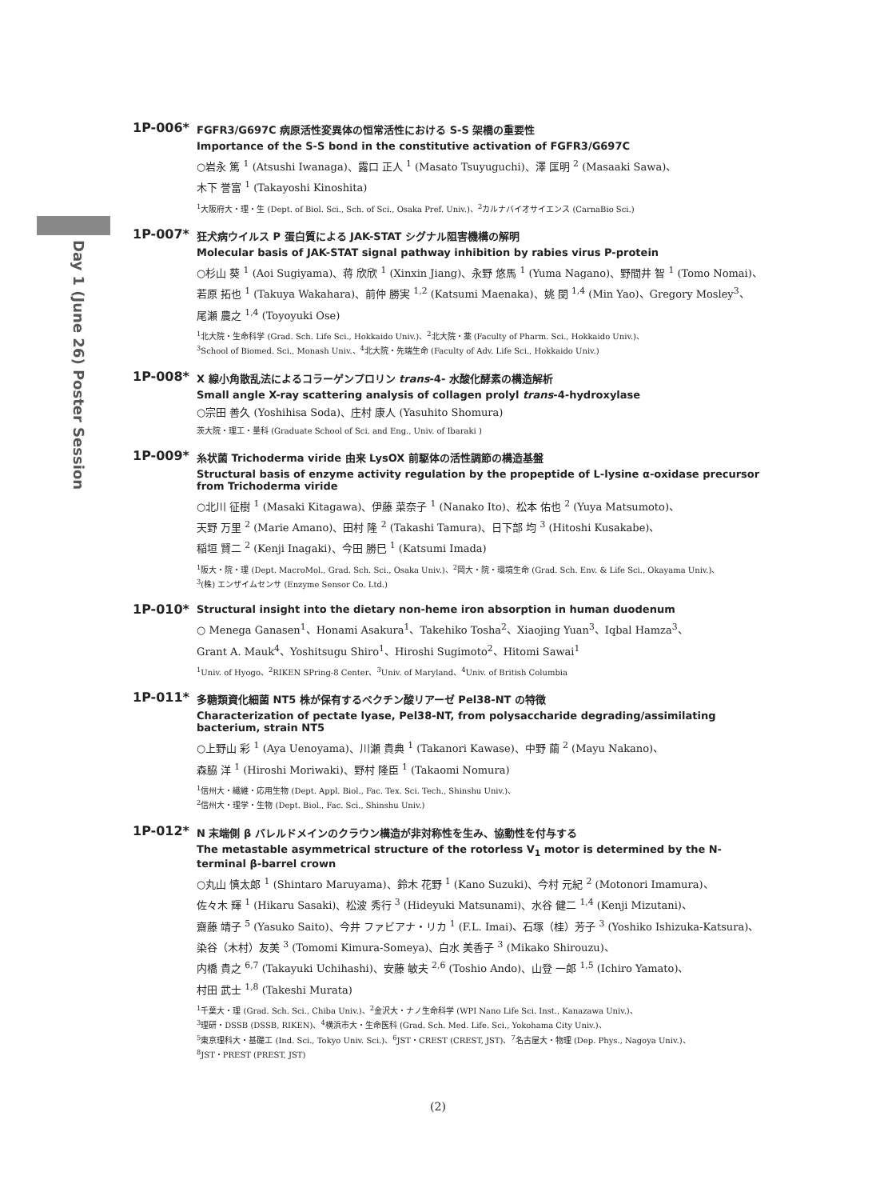Day 1 (June 26) Poster Session
1P-006*
FGFR3/G697C 病原活性変異体の恒常活性における S-S 架橋の重要性
Importance of the S-S bond in the constitutive activation of FGFR3/G697C
○岩永 篤 <sup>1</sup> (Atsushi Iwanaga)、露口 正人 <sup>1</sup> (Masato Tsuyuguchi)、澤 匡明 <sup>2</sup> (Masaaki Sawa)、
木下 誉富 <sup>1</sup> (Takayoshi Kinoshita)
<sup>1</sup> 大阪府大・理・生 (Dept. of Biol. Sci., Sch. of Sci., Osaka Pref. Univ.)、<sup>2</sup>カルナバイオサイエンス (CarnaBio Sci.)
1P-007*
狂犬病ウイルス P 蛋白質による JAK-STAT シグナル阻害機構の解明
Molecular basis of JAK-STAT signal pathway inhibition by rabies virus P-protein
○杉山 葵 <sup>1</sup> (Aoi Sugiyama)、蒋 欣欣 <sup>1</sup> (Xinxin Jiang)、永野 悠馬 <sup>1</sup> (Yuma Nagano)、野間井 智 <sup>1</sup> (Tomo Nomai)、
若原 拓也 <sup>1</sup> (Takuya Wakahara)、前仲 勝実 <sup>1,2</sup> (Katsumi Maenaka)、姚 閔 <sup>1,4</sup> (Min Yao)、Gregory Mosley<sup>3</sup>、
尾瀬 農之 <sup>1,4</sup> (Toyoyuki Ose)
<sup>1</sup> 北大院・生命科学 (Grad. Sch. Life Sci., Hokkaido Univ.)、<sup>2</sup>北大院・薬 (Faculty of Pharm. Sci., Hokkaido Univ.)、
<sup>3</sup> School of Biomed. Sci., Monash Univ.、<sup>4</sup>北大院・先端生命 (Faculty of Adv. Life Sci., Hokkaido Univ.)
1P-008*
X 線小角散乱法によるコラーゲンプロリン trans-4- 水酸化酵素の構造解析
Small angle X-ray scattering analysis of collagen prolyl trans-4-hydroxylase
○宗田 善久 (Yoshihisa Soda)、庄村 康人 (Yasuhito Shomura)
茨大院・理工・量科 (Graduate School of Sci. and Eng., Univ. of Ibaraki )
1P-009*
糸状菌 Trichoderma viride 由来 LysOX 前駆体の活性調節の構造基盤
Structural basis of enzyme activity regulation by the propeptide of L-lysine α-oxidase precursor from Trichoderma viride
○北川 征樹 <sup>1</sup> (Masaki Kitagawa)、伊藤 菜奈子 <sup>1</sup> (Nanako Ito)、松本 佑也 <sup>2</sup> (Yuya Matsumoto)、
天野 万里 <sup>2</sup> (Marie Amano)、田村 隆 <sup>2</sup> (Takashi Tamura)、日下部 均 <sup>3</sup> (Hitoshi Kusakabe)、
稲垣 賢二 <sup>2</sup> (Kenji Inagaki)、今田 勝巳 <sup>1</sup> (Katsumi Imada)
<sup>1</sup> 阪大・院・理 (Dept. MacroMol., Grad. Sch. Sci., Osaka Univ.)、<sup>2</sup>岡大・院・環境生命 (Grad. Sch. Env. & Life Sci., Okayama Univ.)、
<sup>3</sup> (株) エンザイムセンサ (Enzyme Sensor Co. Ltd.)
1P-010*
Structural insight into the dietary non-heme iron absorption in human duodenum
○ Menega Ganasen<sup>1</sup>、Honami Asakura<sup>1</sup>、Takehiko Tosha<sup>2</sup>、Xiaojing Yuan<sup>3</sup>、Iqbal Hamza<sup>3</sup>、
Grant A. Mauk<sup>4</sup>、Yoshitsugu Shiro<sup>1</sup>、Hiroshi Sugimoto<sup>2</sup>、Hitomi Sawai<sup>1</sup>
<sup>1</sup> Univ. of Hyogo、<sup>2</sup>RIKEN SPring-8 Center、<sup>3</sup>Univ. of Maryland、<sup>4</sup>Univ. of British Columbia
1P-011*
多糖類資化細菌 NT5 株が保有するペクチン酸リアーゼ Pel38-NT の特徴
Characterization of pectate lyase, Pel38-NT, from polysaccharide degrading/assimilating bacterium, strain NT5
○上野山 彩 <sup>1</sup> (Aya Uenoyama)、川瀬 貴典 <sup>1</sup> (Takanori Kawase)、中野 繭 <sup>2</sup> (Mayu Nakano)、
森脇 洋 <sup>1</sup> (Hiroshi Moriwaki)、野村 隆臣 <sup>1</sup> (Takaomi Nomura)
<sup>1</sup> 信州大・繊維・応用生物 (Dept. Appl. Biol., Fac. Tex. Sci. Tech., Shinshu Univ.)、
<sup>2</sup> 信州大・理学・生物 (Dept. Biol., Fac. Sci., Shinshu Univ.)
1P-012*
N 末端側 β バレルドメインのクラウン構造が非対称性を生み、協動性を付与する
The metastable asymmetrical structure of the rotorless V<sub>1</sub> motor is determined by the N-terminal β-barrel crown
○丸山 慎太郎 <sup>1</sup> (Shintaro Maruyama)、鈴木 花野 <sup>1</sup> (Kano Suzuki)、今村 元紀 <sup>2</sup> (Motonori Imamura)、
佐々木 輝 <sup>1</sup> (Hikaru Sasaki)、松波 秀行 <sup>3</sup> (Hideyuki Matsunami)、水谷 健二 <sup>1,4</sup> (Kenji Mizutani)、
齋藤 靖子 <sup>5</sup> (Yasuko Saito)、今井 ファビアナ・リカ <sup>1</sup> (F.L. Imai)、石塚（桂）芳子 <sup>3</sup> (Yoshiko Ishizuka-Katsura)、
染谷（木村）友美 <sup>3</sup> (Tomomi Kimura-Someya)、白水 美香子 <sup>3</sup> (Mikako Shirouzu)、
内橋 貴之 <sup>6,7</sup> (Takayuki Uchihashi)、安藤 敏夫 <sup>2,6</sup> (Toshio Ando)、山登 一郎 <sup>1,5</sup> (Ichiro Yamato)、
村田 武士 <sup>1,8</sup> (Takeshi Murata)
<sup>1</sup> 千葉大・理 (Grad. Sch. Sci., Chiba Univ.)、<sup>2</sup>金沢大・ナノ生命科学 (WPI Nano Life Sci. Inst., Kanazawa Univ.)、
<sup>3</sup> 理研・DSSB (DSSB, RIKEN)、<sup>4</sup>横浜市大・生命医科 (Grad. Sch. Med. Life. Sci., Yokohama City Univ.)、
<sup>5</sup> 東京理科大・基礎工 (Ind. Sci., Tokyo Univ. Sci.)、<sup>6</sup>JST・CREST (CREST, JST)、<sup>7</sup>名古屋大・物理 (Dep. Phys., Nagoya Univ.)、
<sup>8</sup> JST・PREST (PREST, JST)
(2)